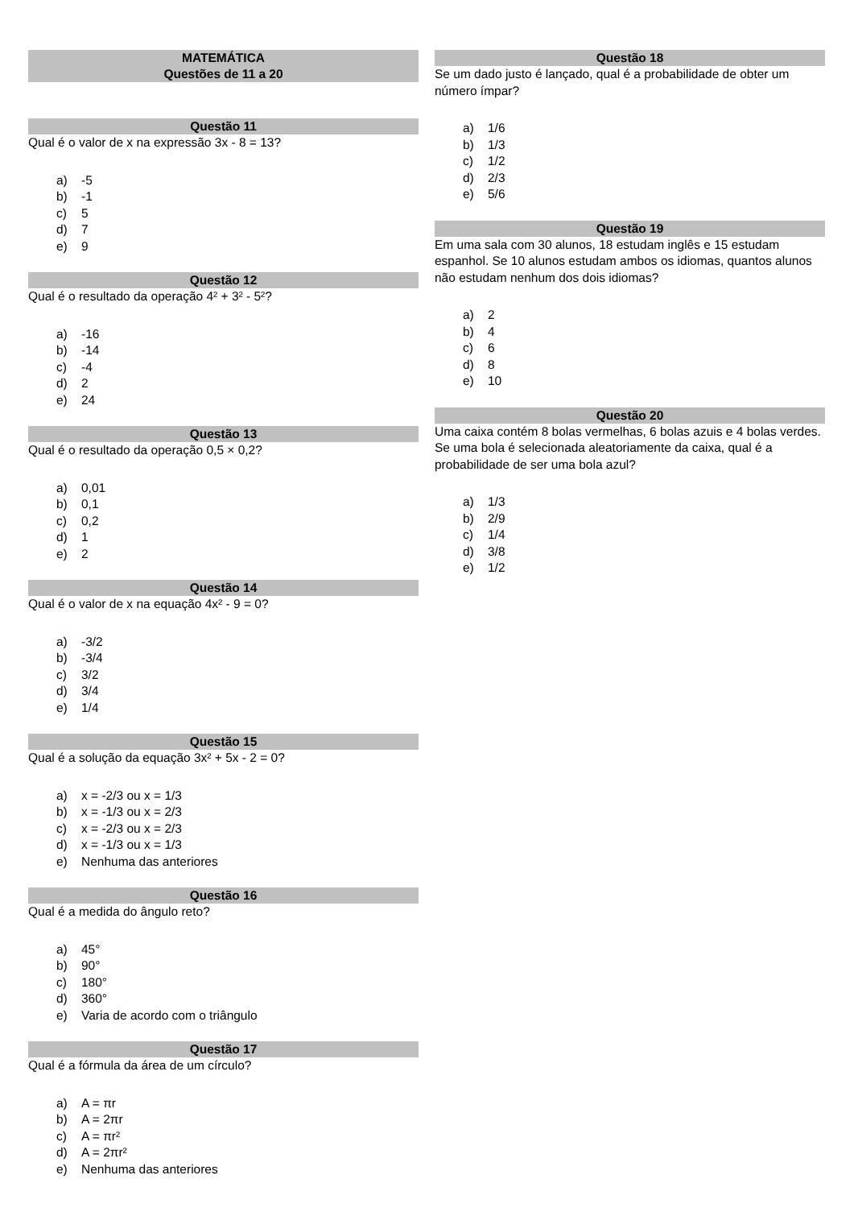MATEMÁTICA
Questões de 11 a 20
Questão 11
Qual é o valor de x na expressão 3x - 8 = 13?
a) -5
b) -1
c) 5
d) 7
e) 9
Questão 12
Qual é o resultado da operação 4² + 3² - 5²?
a) -16
b) -14
c) -4
d) 2
e) 24
Questão 13
Qual é o resultado da operação 0,5 × 0,2?
a) 0,01
b) 0,1
c) 0,2
d) 1
e) 2
Questão 14
Qual é o valor de x na equação 4x² - 9 = 0?
a) -3/2
b) -3/4
c) 3/2
d) 3/4
e) 1/4
Questão 15
Qual é a solução da equação 3x² + 5x - 2 = 0?
a) x = -2/3 ou x = 1/3
b) x = -1/3 ou x = 2/3
c) x = -2/3 ou x = 2/3
d) x = -1/3 ou x = 1/3
e) Nenhuma das anteriores
Questão 16
Qual é a medida do ângulo reto?
a) 45°
b) 90°
c) 180°
d) 360°
e) Varia de acordo com o triângulo
Questão 17
Qual é a fórmula da área de um círculo?
a) A = πr
b) A = 2πr
c) A = πr²
d) A = 2πr²
e) Nenhuma das anteriores
Questão 18
Se um dado justo é lançado, qual é a probabilidade de obter um número ímpar?
a) 1/6
b) 1/3
c) 1/2
d) 2/3
e) 5/6
Questão 19
Em uma sala com 30 alunos, 18 estudam inglês e 15 estudam espanhol. Se 10 alunos estudam ambos os idiomas, quantos alunos não estudam nenhum dos dois idiomas?
a) 2
b) 4
c) 6
d) 8
e) 10
Questão 20
Uma caixa contém 8 bolas vermelhas, 6 bolas azuis e 4 bolas verdes. Se uma bola é selecionada aleatoriamente da caixa, qual é a probabilidade de ser uma bola azul?
a) 1/3
b) 2/9
c) 1/4
d) 3/8
e) 1/2